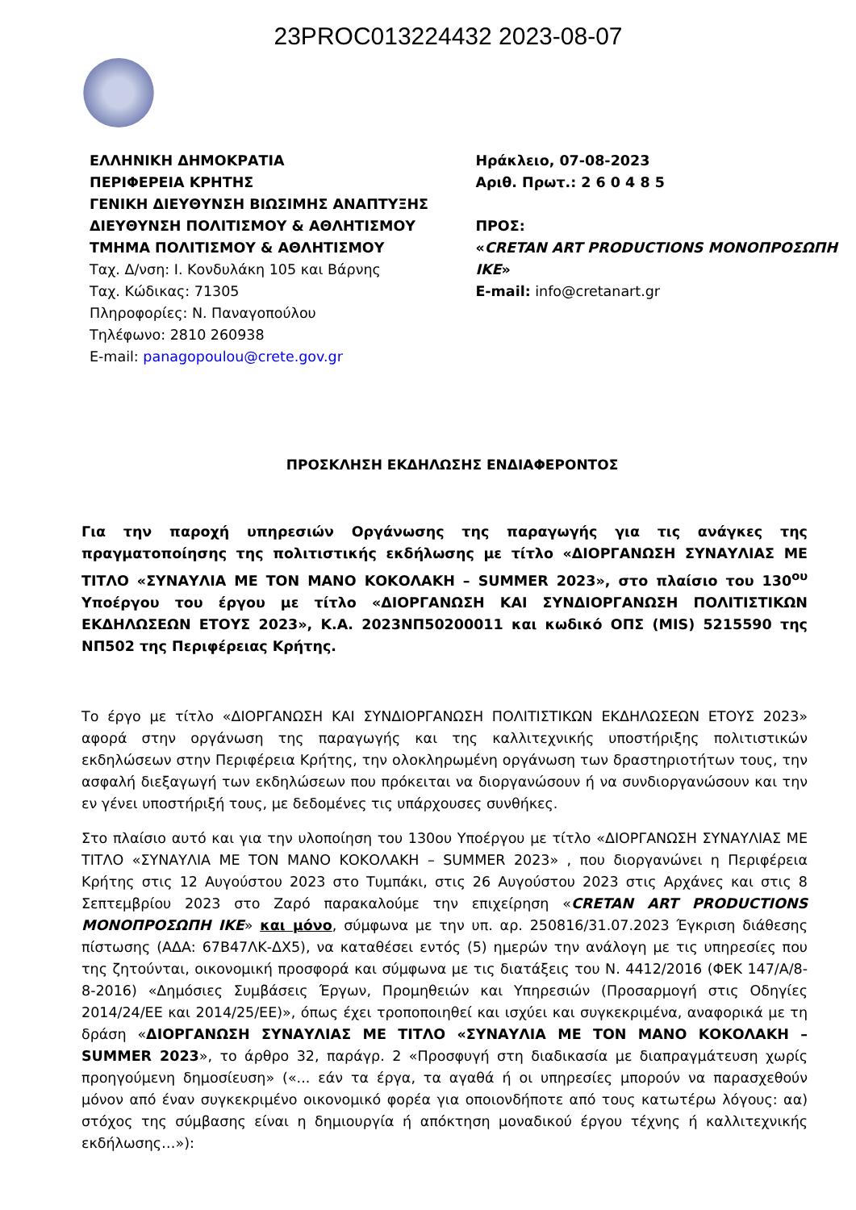23PROC013224432 2023-08-07
ΕΛΛΗΝΙΚΗ ΔΗΜΟΚΡΑΤΙΑ
ΠΕΡΙΦΕΡΕΙΑ ΚΡΗΤΗΣ
ΓΕΝΙΚΗ ΔΙΕΥΘΥΝΣΗ ΒΙΩΣΙΜΗΣ ΑΝΑΠΤΥΞΗΣ
ΔΙΕΥΘΥΝΣΗ ΠΟΛΙΤΙΣΜΟΥ & ΑΘΛΗΤΙΣΜΟΥ
ΤΜΗΜΑ ΠΟΛΙΤΙΣΜΟΥ & ΑΘΛΗΤΙΣΜΟΥ
Ταχ. Δ/νση: Ι. Κονδυλάκη 105 και Βάρνης
Ταχ. Κώδικας: 71305
Πληροφορίες: Ν. Παναγοπούλου
Τηλέφωνο: 2810 260938
E-mail: panagopoulou@crete.gov.gr
Ηράκλειο, 07-08-2023
Αριθ. Πρωτ.: 2 6 0 4 8 5
ΠΡΟΣ:
«CRETAN ART PRODUCTIONS ΜΟΝΟΠΡΟΣΩΠΗ ΙΚΕ»
E-mail: info@cretanart.gr
ΠΡΟΣΚΛΗΣΗ ΕΚΔΗΛΩΣΗΣ ΕΝΔΙΑΦΕΡΟΝΤΟΣ
Για την παροχή υπηρεσιών Οργάνωσης της παραγωγής για τις ανάγκες της πραγματοποίησης της πολιτιστικής εκδήλωσης με τίτλο «ΔΙΟΡΓΑΝΩΣΗ ΣΥΝΑΥΛΙΑΣ ΜΕ ΤΙΤΛΟ «ΣΥΝΑΥΛΙΑ ΜΕ ΤΟΝ ΜΑΝΟ ΚΟΚΟΛΑΚΗ – SUMMER 2023», στο πλαίσιο του 130<sup>ου</sup> Υποέργου του έργου με τίτλο «ΔΙΟΡΓΑΝΩΣΗ ΚΑΙ ΣΥΝΔΙΟΡΓΑΝΩΣΗ ΠΟΛΙΤΙΣΤΙΚΩΝ ΕΚΔΗΛΩΣΕΩΝ ΕΤΟΥΣ 2023», Κ.Α. 2023ΝΠ50200011 και κωδικό ΟΠΣ (MIS) 5215590 της ΝΠ502 της Περιφέρειας Κρήτης.
Το έργο με τίτλο «ΔΙΟΡΓΑΝΩΣΗ ΚΑΙ ΣΥΝΔΙΟΡΓΑΝΩΣΗ ΠΟΛΙΤΙΣΤΙΚΩΝ ΕΚΔΗΛΩΣΕΩΝ ΕΤΟΥΣ 2023» αφορά στην οργάνωση της παραγωγής και της καλλιτεχνικής υποστήριξης πολιτιστικών εκδηλώσεων στην Περιφέρεια Κρήτης, την ολοκληρωμένη οργάνωση των δραστηριοτήτων τους, την ασφαλή διεξαγωγή των εκδηλώσεων που πρόκειται να διοργανώσουν ή να συνδιοργανώσουν και την εν γένει υποστήριξή τους, με δεδομένες τις υπάρχουσες συνθήκες.
Στο πλαίσιο αυτό και για την υλοποίηση του 130ου Υποέργου με τίτλο «ΔΙΟΡΓΑΝΩΣΗ ΣΥΝΑΥΛΙΑΣ ΜΕ ΤΙΤΛΟ «ΣΥΝΑΥΛΙΑ ΜΕ ΤΟΝ ΜΑΝΟ ΚΟΚΟΛΑΚΗ – SUMMER 2023» , που διοργανώνει η Περιφέρεια Κρήτης στις 12 Αυγούστου 2023 στο Τυμπάκι, στις 26 Αυγούστου 2023 στις Αρχάνες και στις 8 Σεπτεμβρίου 2023 στο Ζαρό παρακαλούμε την επιχείρηση «CRETAN ART PRODUCTIONS ΜΟΝΟΠΡΟΣΩΠΗ ΙΚΕ» και μόνο, σύμφωνα με την υπ. αρ. 250816/31.07.2023 Έγκριση διάθεσης πίστωσης (ΑΔΑ: 67Β47ΛΚ-ΔΧ5), να καταθέσει εντός (5) ημερών την ανάλογη με τις υπηρεσίες που της ζητούνται, οικονομική προσφορά και σύμφωνα με τις διατάξεις του Ν. 4412/2016 (ΦΕΚ 147/Α/8-8-2016) «Δημόσιες Συμβάσεις Έργων, Προμηθειών και Υπηρεσιών (Προσαρμογή στις Οδηγίες 2014/24/ΕΕ και 2014/25/ΕΕ)», όπως έχει τροποποιηθεί και ισχύει και συγκεκριμένα, αναφορικά με τη δράση «ΔΙΟΡΓΑΝΩΣΗ ΣΥΝΑΥΛΙΑΣ ΜΕ ΤΙΤΛΟ «ΣΥΝΑΥΛΙΑ ΜΕ ΤΟΝ ΜΑΝΟ ΚΟΚΟΛΑΚΗ – SUMMER 2023», το άρθρο 32, παράγρ. 2 «Προσφυγή στη διαδικασία με διαπραγμάτευση χωρίς προηγούμενη δημοσίευση» («... εάν τα έργα, τα αγαθά ή οι υπηρεσίες μπορούν να παρασχεθούν μόνον από έναν συγκεκριμένο οικονομικό φορέα για οποιονδήποτε από τους κατωτέρω λόγους: αα) στόχος της σύμβασης είναι η δημιουργία ή απόκτηση μοναδικού έργου τέχνης ή καλλιτεχνικής εκδήλωσης…»):